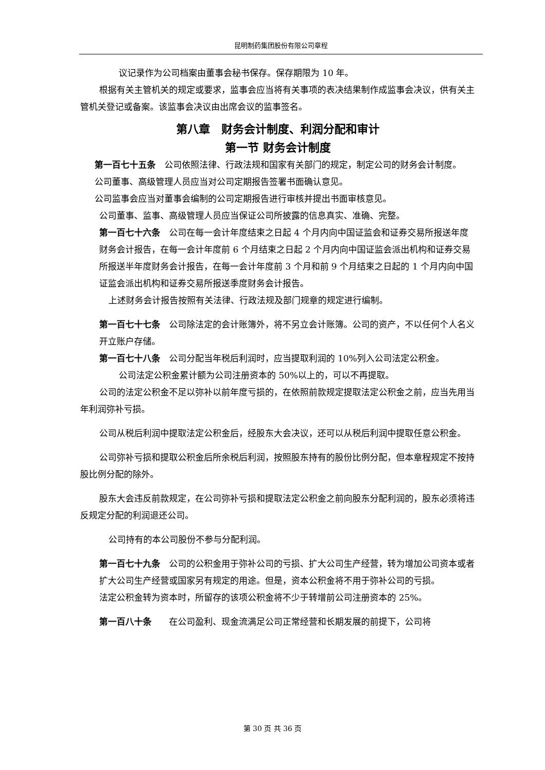昆明制药集团股份有限公司章程
议记录作为公司档案由董事会秘书保存。保存期限为 10 年。
根据有关主管机关的规定或要求，监事会应当将有关事项的表决结果制作成监事会决议，供有关主管机关登记或备案。该监事会决议由出席会议的监事签名。
第八章　财务会计制度、利润分配和审计
第一节 财务会计制度
第一百七十五条　公司依照法律、行政法规和国家有关部门的规定，制定公司的财务会计制度。
公司董事、高级管理人员应当对公司定期报告签署书面确认意见。
公司监事会应当对董事会编制的公司定期报告进行审核并提出书面审核意见。
公司董事、监事、高级管理人员应当保证公司所披露的信息真实、准确、完整。
第一百七十六条　公司在每一会计年度结束之日起 4 个月内向中国证监会和证券交易所报送年度财务会计报告，在每一会计年度前 6 个月结束之日起 2 个月内向中国证监会派出机构和证券交易所报送半年度财务会计报告，在每一会计年度前 3 个月和前 9 个月结束之日起的 1 个月内向中国证监会派出机构和证券交易所报送季度财务会计报告。
上述财务会计报告按照有关法律、行政法规及部门规章的规定进行编制。
第一百七十七条　公司除法定的会计账簿外，将不另立会计账簿。公司的资产，不以任何个人名义开立账户存储。
第一百七十八条　公司分配当年税后利润时，应当提取利润的 10%列入公司法定公积金。
公司法定公积金累计额为公司注册资本的 50%以上的，可以不再提取。
公司的法定公积金不足以弥补以前年度亏损的，在依照前款规定提取法定公积金之前，应当先用当年利润弥补亏损。
公司从税后利润中提取法定公积金后，经股东大会决议，还可以从税后利润中提取任意公积金。
公司弥补亏损和提取公积金后所余税后利润，按照股东持有的股份比例分配，但本章程规定不按持股比例分配的除外。
股东大会违反前款规定，在公司弥补亏损和提取法定公积金之前向股东分配利润的，股东必须将违反规定分配的利润退还公司。
公司持有的本公司股份不参与分配利润。
第一百七十九条　公司的公积金用于弥补公司的亏损、扩大公司生产经营，转为增加公司资本或者扩大公司生产经营或国家另有规定的用途。但是，资本公积金将不用于弥补公司的亏损。
法定公积金转为资本时，所留存的该项公积金将不少于转增前公司注册资本的 25%。
第一百八十条　　在公司盈利、现金流满足公司正常经营和长期发展的前提下，公司将
第 30 页 共 36 页